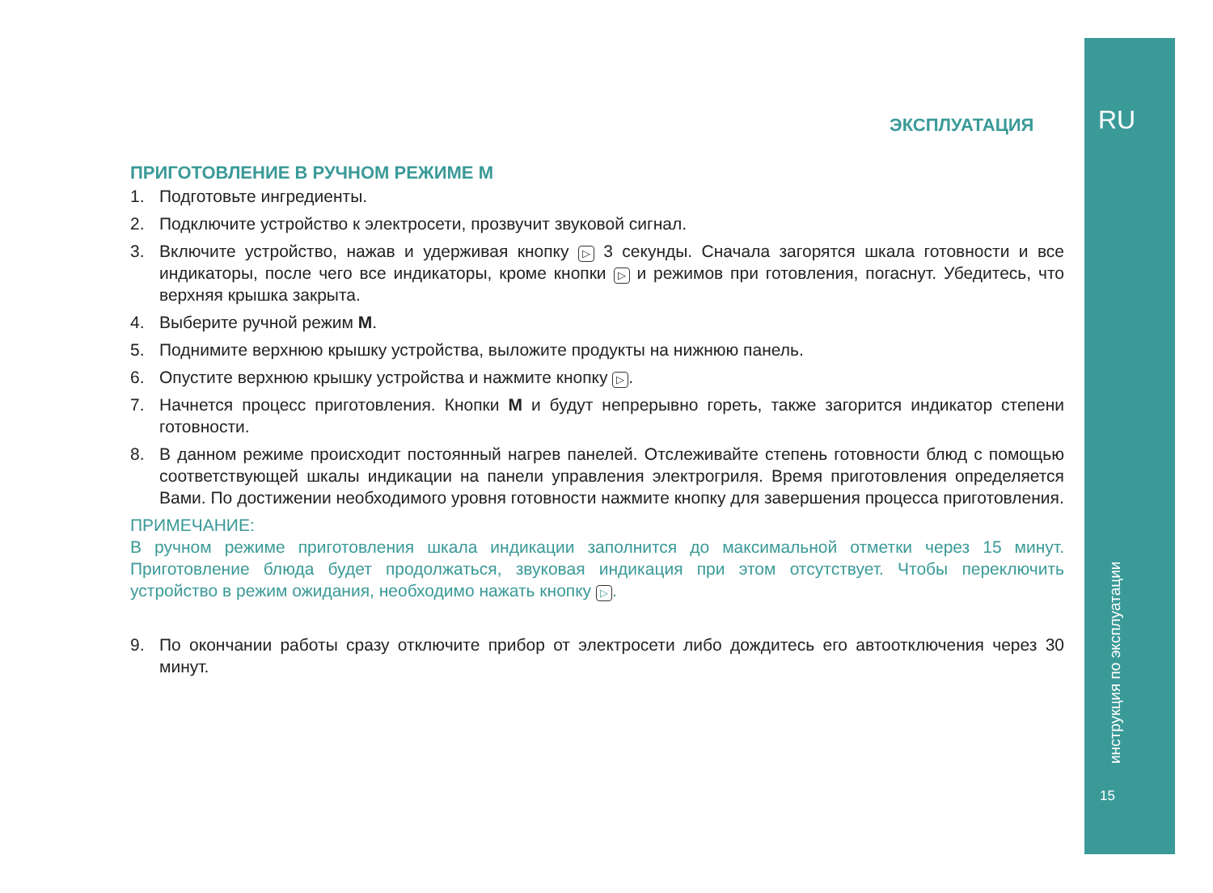ЭКСПЛУАТАЦИЯ RU
инструкция по эксплуатации
15
ПРИГОТОВЛЕНИЕ В РУЧНОМ РЕЖИМЕ М
1. Подготовьте ингредиенты.
2. Подключите устройство к электросети, прозвучит звуковой сигнал.
3. Включите устройство, нажав и удерживая кнопку ▷ 3 секунды. Сначала загорятся шкала готовности и все индикаторы, после чего все индикаторы, кроме кнопки ▷ и режимов при готовления, погаснут. Убедитесь, что верхняя крышка закрыта.
4. Выберите ручной режим M.
5. Поднимите верхнюю крышку устройства, выложите продукты на нижнюю панель.
6. Опустите верхнюю крышку устройства и нажмите кнопку ▷.
7. Начнется процесс приготовления. Кнопки M и будут непрерывно гореть, также загорится индикатор степени готовности.
8. В данном режиме происходит постоянный нагрев панелей. Отслеживайте степень готовности блюд с помощью соответствующей шкалы индикации на панели управления электрогриля. Время приготовления определяется Вами. По достижении необходимого уровня готовности нажмите кнопку для завершения процесса приготовления.
ПРИМЕЧАНИЕ:
В ручном режиме приготовления шкала индикации заполнится до максимальной отметки через 15 минут. Приготовление блюда будет продолжаться, звуковая индикация при этом отсутствует. Чтобы переключить устройство в режим ожидания, необходимо нажать кнопку ▷.
9. По окончании работы сразу отключите прибор от электросети либо дождитесь его автоотключения через 30 минут.